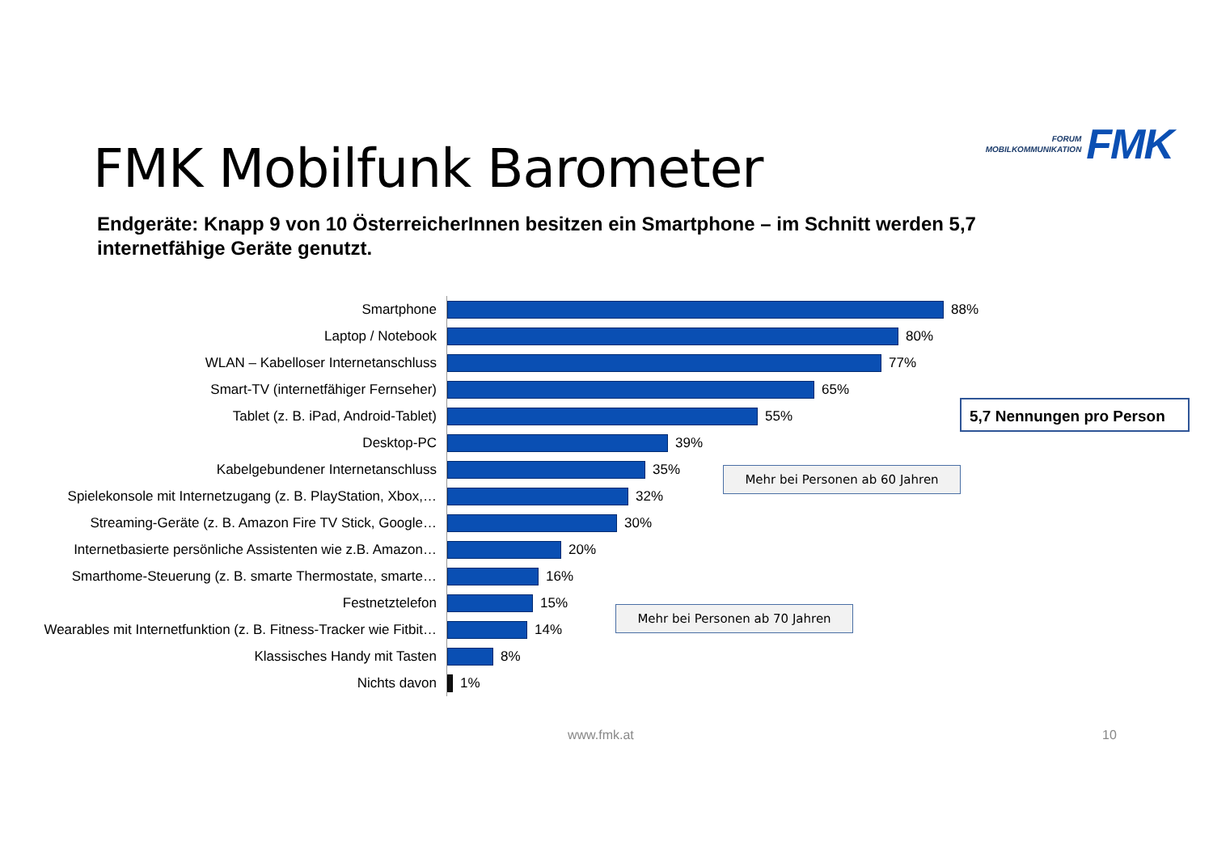FORUM
MOBILKOMMUNIKATION
FMK
FMK Mobilfunk Barometer
Endgeräte: Knapp 9 von 10 ÖsterreicherInnen besitzen ein Smartphone – im Schnitt werden 5,7 internetfähige Geräte genutzt.
Smartphone
88%
Laptop / Notebook
80%
WLAN – Kabelloser Internetanschluss
77%
Smart-TV (internetfähiger Fernseher)
65%
Tablet (z. B. iPad, Android-Tablet)
55%
Desktop-PC
39%
Kabelgebundener Internetanschluss
35%
Spielekonsole mit Internetzugang (z. B. PlayStation, Xbox,…
32%
Streaming-Geräte (z. B. Amazon Fire TV Stick, Google…
30%
Internetbasierte persönliche Assistenten wie z.B. Amazon…
20%
Smarthome-Steuerung (z. B. smarte Thermostate, smarte…
16%
Festnetztelefon
15%
Wearables mit Internetfunktion (z. B. Fitness-Tracker wie Fitbit…
14%
Klassisches Handy mit Tasten
8%
Nichts davon
1%
5,7 Nennungen pro Person
Mehr bei Personen ab 60 Jahren
Mehr bei Personen ab 70 Jahren
www.fmk.at 10